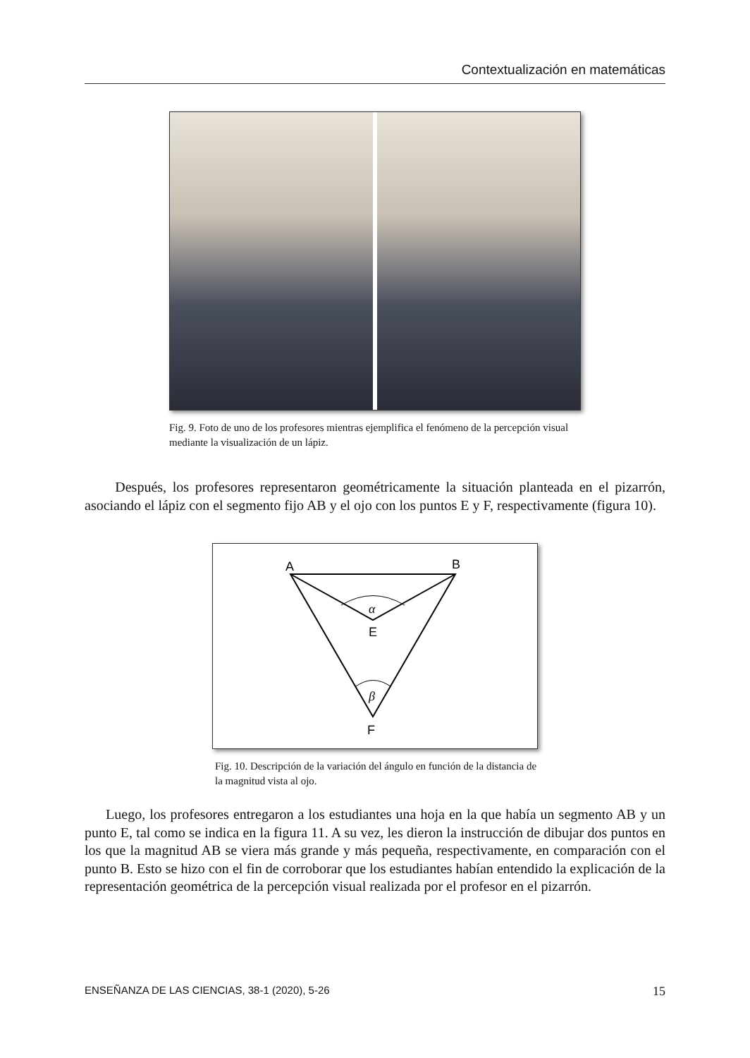Contextualización en matemáticas
Fig. 9. Foto de uno de los profesores mientras ejemplifica el fenómeno de la percepción visual mediante la visualización de un lápiz.
Después, los profesores representaron geométricamente la situación planteada en el pizarrón, asociando el lápiz con el segmento fijo AB y el ojo con los puntos E y F, respectivamente (figura 10).
A
B
E
F
α
β
Fig. 10. Descripción de la variación del ángulo en función de la distancia de la magnitud vista al ojo.
Luego, los profesores entregaron a los estudiantes una hoja en la que había un segmento AB y un punto E, tal como se indica en la figura 11. A su vez, les dieron la instrucción de dibujar dos puntos en los que la magnitud AB se viera más grande y más pequeña, respectivamente, en comparación con el punto B. Esto se hizo con el fin de corroborar que los estudiantes habían entendido la explicación de la representación geométrica de la percepción visual realizada por el profesor en el pizarrón.
ENSEÑANZA DE LAS CIENCIAS, 38-1 (2020), 5-26 15